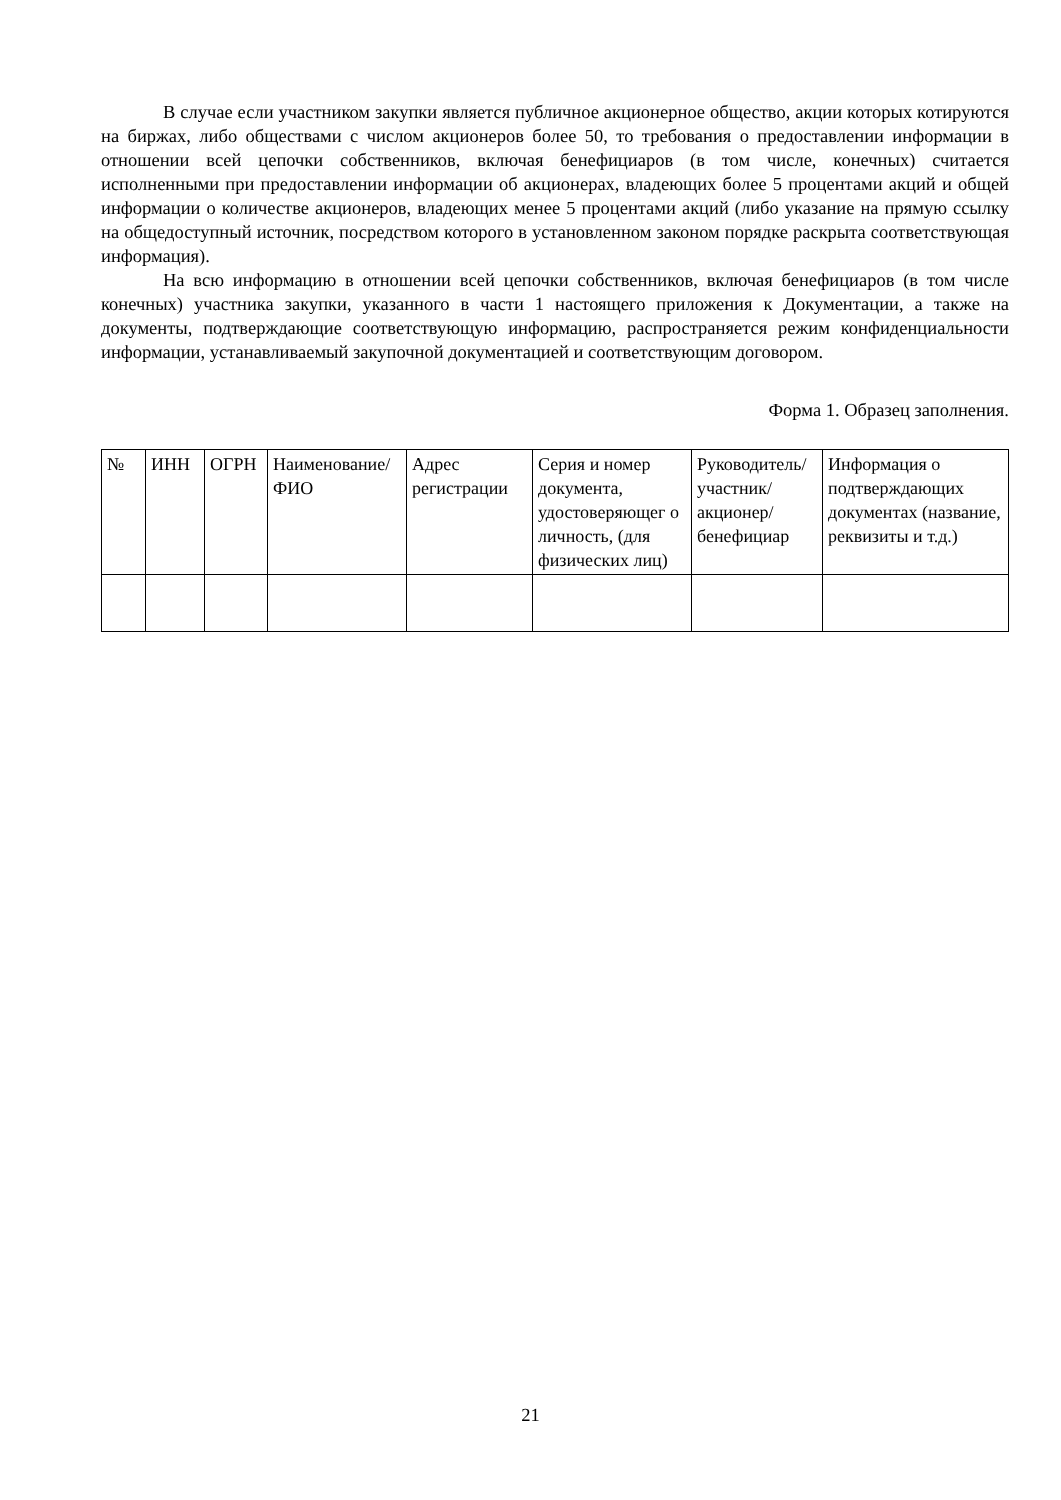В случае если участником закупки является публичное акционерное общество, акции которых котируются на биржах, либо обществами с числом акционеров более 50, то требования о предоставлении информации в отношении всей цепочки собственников, включая бенефициаров (в том числе, конечных) считается исполненными при предоставлении информации об акционерах, владеющих более 5 процентами акций и общей информации о количестве акционеров, владеющих менее 5 процентами акций (либо указание на прямую ссылку на общедоступный источник, посредством которого в установленном законом порядке раскрыта соответствующая информация).
На всю информацию в отношении всей цепочки собственников, включая бенефициаров (в том числе конечных) участника закупки, указанного в части 1 настоящего приложения к Документации, а также на документы, подтверждающие соответствующую информацию, распространяется режим конфиденциальности информации, устанавливаемый закупочной документацией и соответствующим договором.
Форма 1. Образец заполнения.
| № | ИНН | ОГРН | Наименование/ ФИО | Адрес регистрации | Серия и номер документа, удостоверяющег о личность, (для физических лиц) | Руководитель/ участник/ акционер/ бенефициар | Информация о подтверждающих документах (название, реквизиты и т.д.) |
21